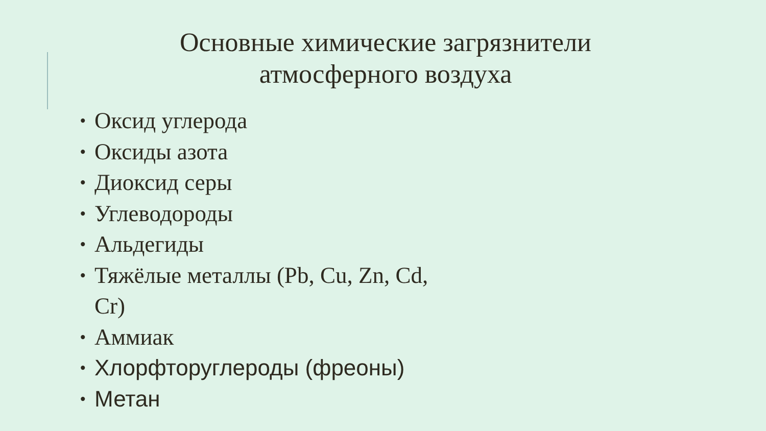Основные химические загрязнители атмосферного воздуха
• Оксид углерода
• Оксиды азота
• Диоксид серы
• Углеводороды
• Альдегиды
• Тяжёлые металлы (Pb, Cu, Zn, Cd, Cr)
• Аммиак
• Хлорфторуглероды (фреоны)
• Метан